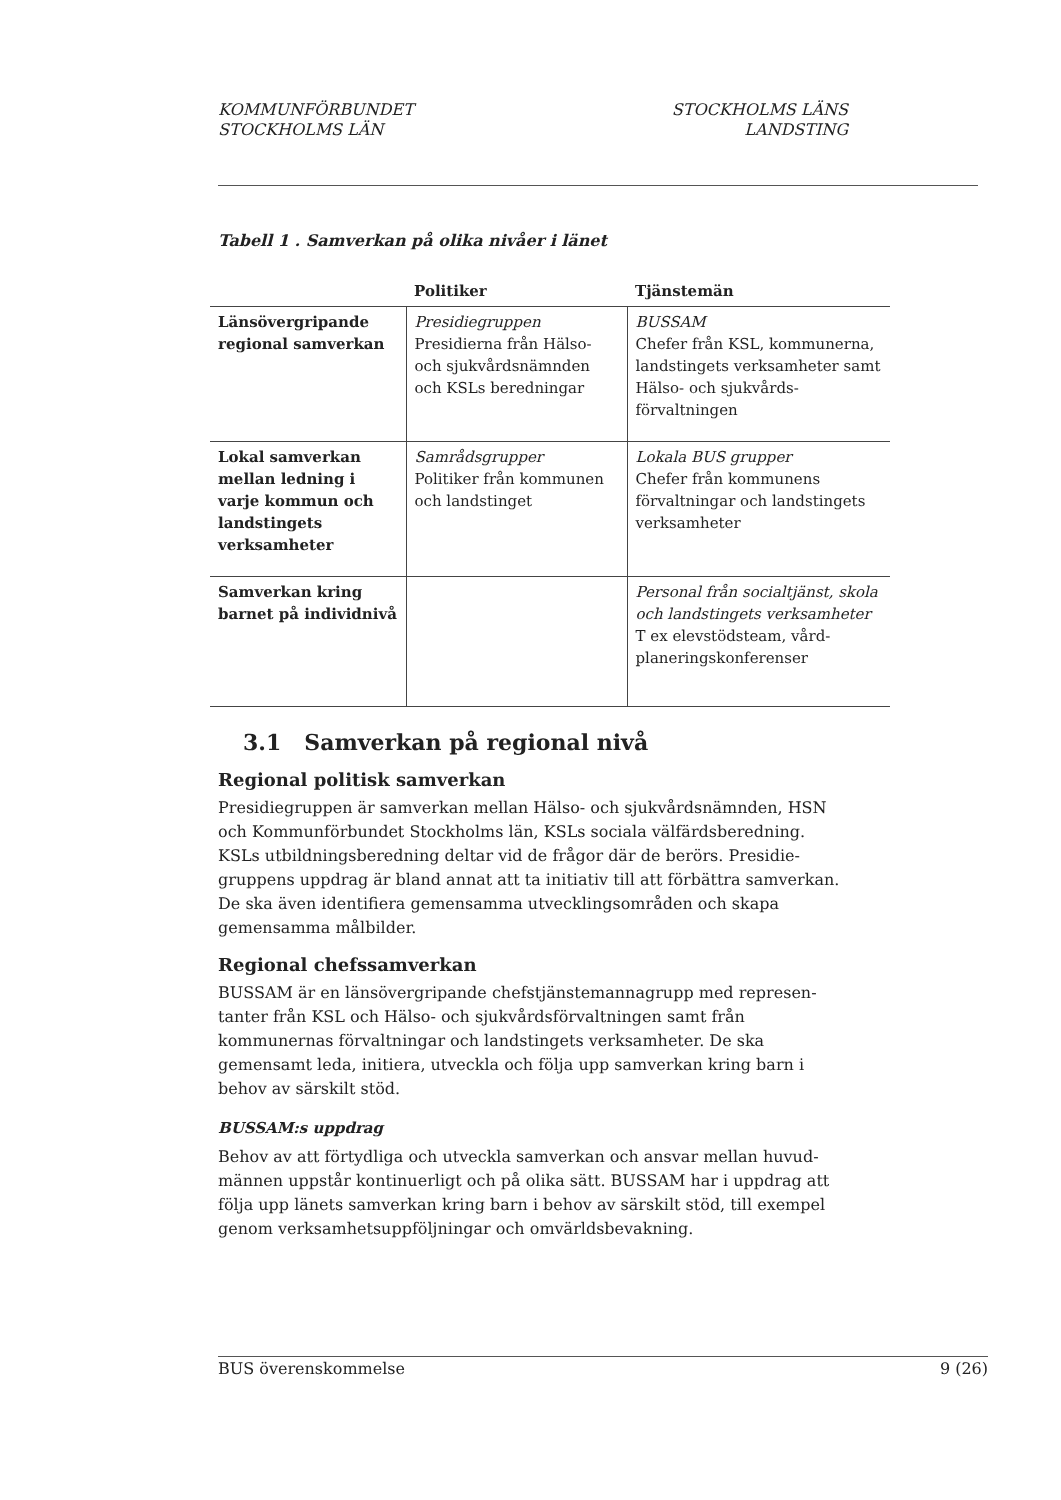KOMMUNFÖRBUNDET
STOCKHOLMS LÄN
STOCKHOLMS LÄNS
LANDSTING
Tabell 1 . Samverkan på olika nivåer i länet
| | Politiker | Tjänstemän |
| --- | --- | --- |
| Länsövergripande regional samverkan | Presidiegruppen Presidierna från Hälso- och sjukvårdsnämnden och KSLs beredningar | BUSSAM Chefer från KSL, kommunerna, landstingets verksamheter samt Hälso- och sjukvårds-förvaltningen |
| Lokal samverkan mellan ledning i varje kommun och landstingets verksamheter | Samrådsgrupper Politiker från kommunen och landstinget | Lokala BUS grupper Chefer från kommunens förvaltningar och landstingets verksamheter |
| Samverkan kring barnet på individnivå | | Personal från socialtjänst, skola och landstingets verksamheter T ex elevstödsteam, vård-planeringskonferenser |
3.1 Samverkan på regional nivå
Regional politisk samverkan
Presidiegruppen är samverkan mellan Hälso- och sjukvårdsnämnden, HSN och Kommunförbundet Stockholms län, KSLs sociala välfärdsberedning. KSLs utbildningsberedning deltar vid de frågor där de berörs. Presidie-gruppens uppdrag är bland annat att ta initiativ till att förbättra samverkan. De ska även identifiera gemensamma utvecklingsområden och skapa gemensamma målbilder.
Regional chefssamverkan
BUSSAM är en länsövergripande chefstjänstemannagrupp med represen-tanter från KSL och Hälso- och sjukvårdsförvaltningen samt från kommunernas förvaltningar och landstingets verksamheter. De ska gemensamt leda, initiera, utveckla och följa upp samverkan kring barn i behov av särskilt stöd.
BUSSAM:s uppdrag
Behov av att förtydliga och utveckla samverkan och ansvar mellan huvud-männen uppstår kontinuerligt och på olika sätt. BUSSAM har i uppdrag att följa upp länets samverkan kring barn i behov av särskilt stöd, till exempel genom verksamhetsuppföljningar och omvärldsbevakning.
BUS överenskommelse 9 (26)